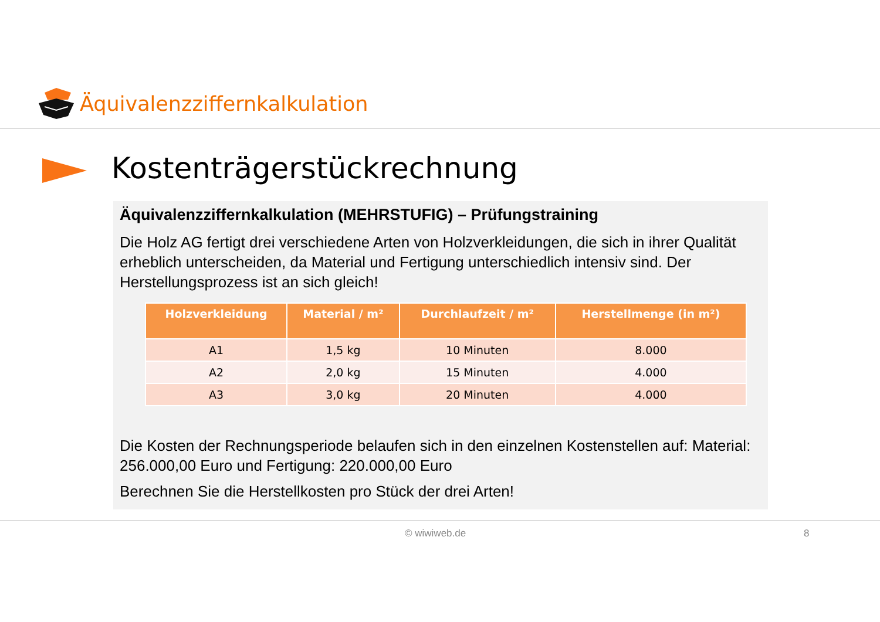Äquivalenzziffernkalkulation
Kostenträgerstückrechnung
Äquivalenzziffernkalkulation (MEHRSTUFIG) – Prüfungstraining
Die Holz AG fertigt drei verschiedene Arten von Holzverkleidungen, die sich in ihrer Qualität erheblich unterscheiden, da Material und Fertigung unterschiedlich intensiv sind. Der Herstellungsprozess ist an sich gleich!
| Holzverkleidung | Material / m² | Durchlaufzeit / m² | Herstellmenge (in m²) |
| --- | --- | --- | --- |
| A1 | 1,5 kg | 10 Minuten | 8.000 |
| A2 | 2,0 kg | 15 Minuten | 4.000 |
| A3 | 3,0 kg | 20 Minuten | 4.000 |
Die Kosten der Rechnungsperiode belaufen sich in den einzelnen Kostenstellen auf: Material: 256.000,00 Euro und Fertigung: 220.000,00 Euro
Berechnen Sie die Herstellkosten pro Stück der drei Arten!
© wiwiweb.de 8